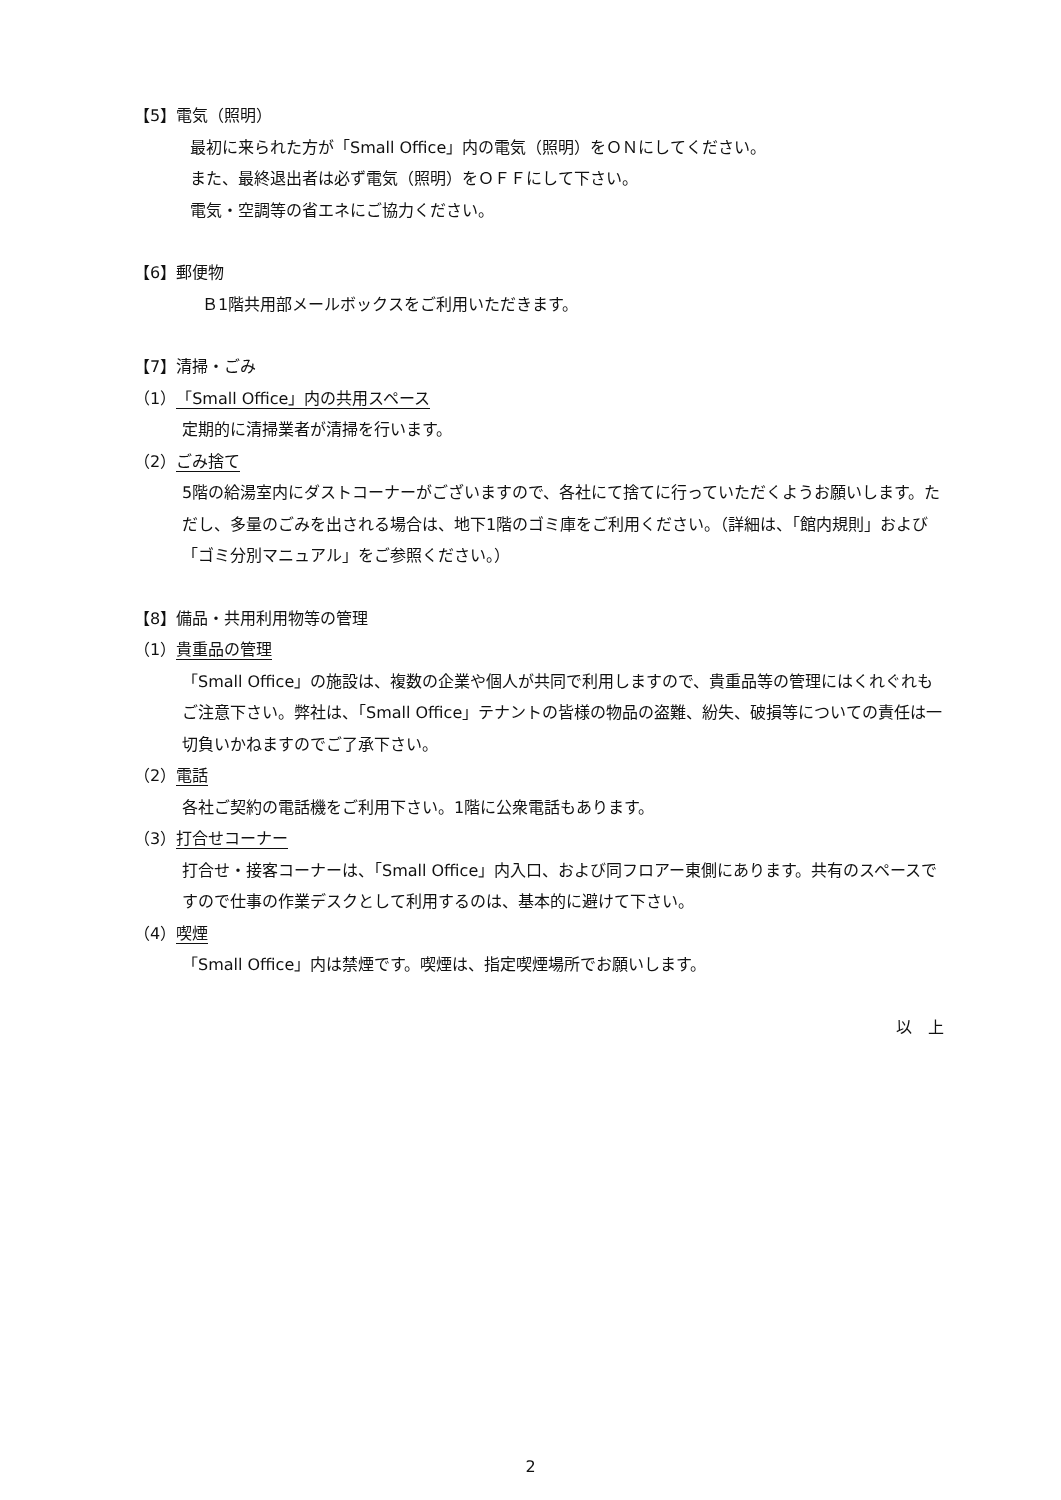【5】電気（照明）
最初に来られた方が「Small Office」内の電気（照明）をＯＮにしてください。
また、最終退出者は必ず電気（照明）をＯＦＦにして下さい。
電気・空調等の省エネにご協力ください。
【6】郵便物
Ｂ1階共用部メールボックスをご利用いただきます。
【7】清掃・ごみ
（1）「Small Office」内の共用スペース
定期的に清掃業者が清掃を行います。
（2）ごみ捨て
5階の給湯室内にダストコーナーがございますので、各社にて捨てに行っていただくようお願いします。ただし、多量のごみを出される場合は、地下1階のゴミ庫をご利用ください。（詳細は、「館内規則」および「ゴミ分別マニュアル」をご参照ください。）
【8】備品・共用利用物等の管理
（1）貴重品の管理
「Small Office」の施設は、複数の企業や個人が共同で利用しますので、貴重品等の管理にはくれぐれもご注意下さい。弊社は、「Small Office」テナントの皆様の物品の盗難、紛失、破損等についての責任は一切負いかねますのでご了承下さい。
（2）電話
各社ご契約の電話機をご利用下さい。1階に公衆電話もあります。
（3）打合せコーナー
打合せ・接客コーナーは、「Small Office」内入口、および同フロアー東側にあります。共有のスペースですので仕事の作業デスクとして利用するのは、基本的に避けて下さい。
（4）喫煙
「Small Office」内は禁煙です。喫煙は、指定喫煙場所でお願いします。
以　上
2